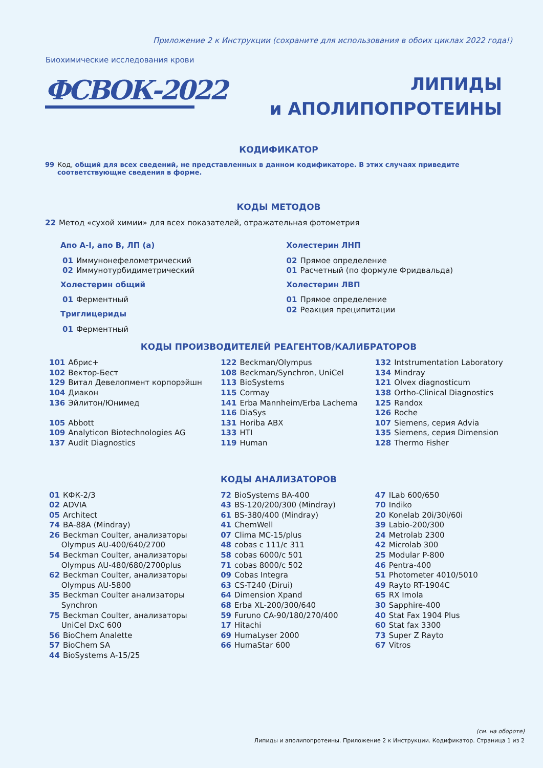Приложение 2 к Инструкции (сохраните для использования в обоих циклах 2022 года!)
Биохимические исследования крови
ФСВОК-2022
ЛИПИДЫ
и АПОЛИПОПРОТЕИНЫ
КОДИФИКАТОР
99 Код, общий для всех сведений, не представленных в данном кодификаторе. В этих случаях приведите соответствующие сведения в форме.
КОДЫ МЕТОДОВ
22 Метод «сухой химии» для всех показателей, отражательная фотометрия
Апо А-I, апо В, ЛП (а)
01 Иммунонефелометрический
02 Иммунотурбидиметрический
Холестерин общий
01 Ферментный
Триглицериды
01 Ферментный
Холестерин ЛНП
02 Прямое определение
01 Расчетный (по формуле Фридвальда)
Холестерин ЛВП
01 Прямое определение
02 Реакция преципитации
КОДЫ ПРОИЗВОДИТЕЛЕЙ РЕАГЕНТОВ/КАЛИБРАТОРОВ
101 Абрис+
102 Вектор-Бест
129 Витал Девелопмент корпорэйшн
104 Диакон
136 Эйлитон/Юнимед
105 Abbott
109 Analyticon Biotechnologies AG
137 Audit Diagnostics
122 Beckman/Olympus
108 Beckman/Synchron, UniCel
113 BioSystems
115 Cormay
141 Erba Mannheim/Erba Lachema
116 DiaSys
131 Horiba ABX
133 HTI
119 Human
132 Intstrumentation Laboratory
134 Mindray
121 Olvex diagnosticum
138 Ortho-Clinical Diagnostics
125 Randox
126 Roche
107 Siemens, серия Advia
135 Siemens, серия Dimension
128 Thermo Fisher
КОДЫ АНАЛИЗАТОРОВ
01 КФК-2/3
02 ADVIA
05 Architect
74 BA-88A (Mindray)
26 Beckman Coulter, анализаторы
Olympus AU-400/640/2700
54 Beckman Coulter, анализаторы
Olympus AU-480/680/2700plus
62 Beckman Coulter, анализаторы
Olympus AU-5800
35 Beckman Coulter анализаторы
Synchron
75 Beckman Coulter, анализаторы
UniCel DxC 600
56 BioChem Analette
57 BioChem SA
44 BioSystems A-15/25
72 BioSystems BA-400
43 BS-120/200/300 (Mindray)
61 BS-380/400 (Mindray)
41 ChemWell
07 Clima MC-15/plus
48 cobas c 111/c 311
58 cobas 6000/c 501
71 cobas 8000/c 502
09 Cobas Integra
63 CS-T240 (Dirui)
64 Dimension Xpand
68 Erba XL-200/300/640
59 Furuno CA-90/180/270/400
17 Hitachi
69 HumaLyser 2000
66 HumaStar 600
47 ILab 600/650
70 Indiko
20 Konelab 20i/30i/60i
39 Labio-200/300
24 Metrolab 2300
42 Microlab 300
25 Modular P-800
46 Pentra-400
51 Photometer 4010/5010
49 Rayto RT-1904C
65 RX Imola
30 Sapphire-400
40 Stat Fax 1904 Plus
60 Stat fax 3300
73 Super Z Rayto
67 Vitros
(см. на обороте)
Липиды и аполипопротеины. Приложение 2 к Инструкции. Кодификатор. Страница 1 из 2